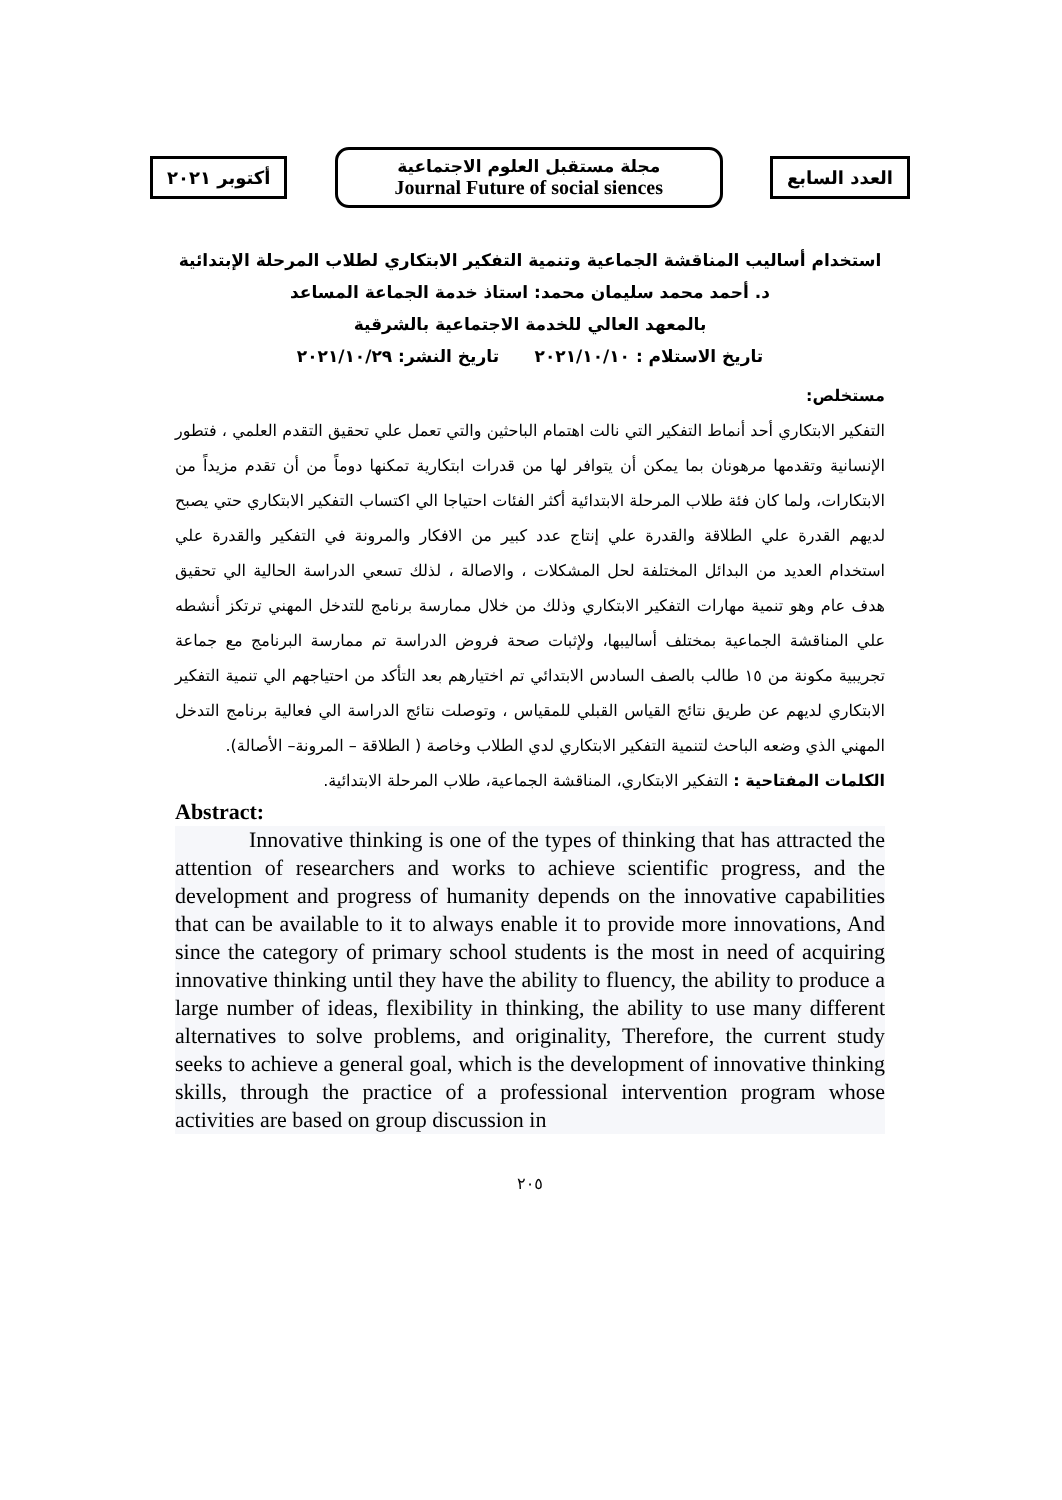أكتوبر ٢٠٢١
مجلة مستقبل العلوم الاجتماعية
Journal Future of social siences
العدد السابع
استخدام أساليب المناقشة الجماعية وتنمية التفكير الابتكاري لطلاب المرحلة الإبتدائية
د. أحمد محمد سليمان محمد: استاذ خدمة الجماعة المساعد
بالمعهد العالي للخدمة الاجتماعية بالشرقية
تاريخ الاستلام : ٢٠٢١/١٠/١٠ تاريخ النشر: ٢٠٢١/١٠/٢٩
مستخلص:
التفكير الابتكاري أحد أنماط التفكير التي نالت اهتمام الباحثين والتي تعمل علي تحقيق التقدم العلمي ، فتطور الإنسانية وتقدمها مرهونان بما يمكن أن يتوافر لها من قدرات ابتكارية تمكنها دوماً من أن تقدم مزيداً من الابتكارات، ولما كان فئة طلاب المرحلة الابتدائية أكثر الفئات احتياجا الي اكتساب التفكير الابتكاري حتي يصبح لديهم القدرة علي الطلاقة والقدرة علي إنتاج عدد كبير من الافكار والمرونة في التفكير والقدرة علي استخدام العديد من البدائل المختلفة لحل المشكلات ، والاصالة ، لذلك تسعي الدراسة الحالية الي تحقيق هدف عام وهو تنمية مهارات التفكير الابتكاري وذلك من خلال ممارسة برنامج للتدخل المهني ترتكز أنشطه علي المناقشة الجماعية بمختلف أساليبها، ولإثبات صحة فروض الدراسة تم ممارسة البرنامج مع جماعة تجريبية مكونة من ١٥ طالب بالصف السادس الابتدائي تم اختيارهم بعد التأكد من احتياجهم الي تنمية التفكير الابتكاري لديهم عن طريق نتائج القياس القبلي للمقياس ، وتوصلت نتائج الدراسة الي فعالية برنامج التدخل المهني الذي وضعه الباحث لتنمية التفكير الابتكاري لدي الطلاب وخاصة ( الطلاقة – المرونة– الأصالة).
الكلمات المفتاحية : التفكير الابتكاري، المناقشة الجماعية، طلاب المرحلة الابتدائية.
Abstract:
Innovative thinking is one of the types of thinking that has attracted the attention of researchers and works to achieve scientific progress, and the development and progress of humanity depends on the innovative capabilities that can be available to it to always enable it to provide more innovations, And since the category of primary school students is the most in need of acquiring innovative thinking until they have the ability to fluency, the ability to produce a large number of ideas, flexibility in thinking, the ability to use many different alternatives to solve problems, and originality, Therefore, the current study seeks to achieve a general goal, which is the development of innovative thinking skills, through the practice of a professional intervention program whose activities are based on group discussion in
٢٠٥